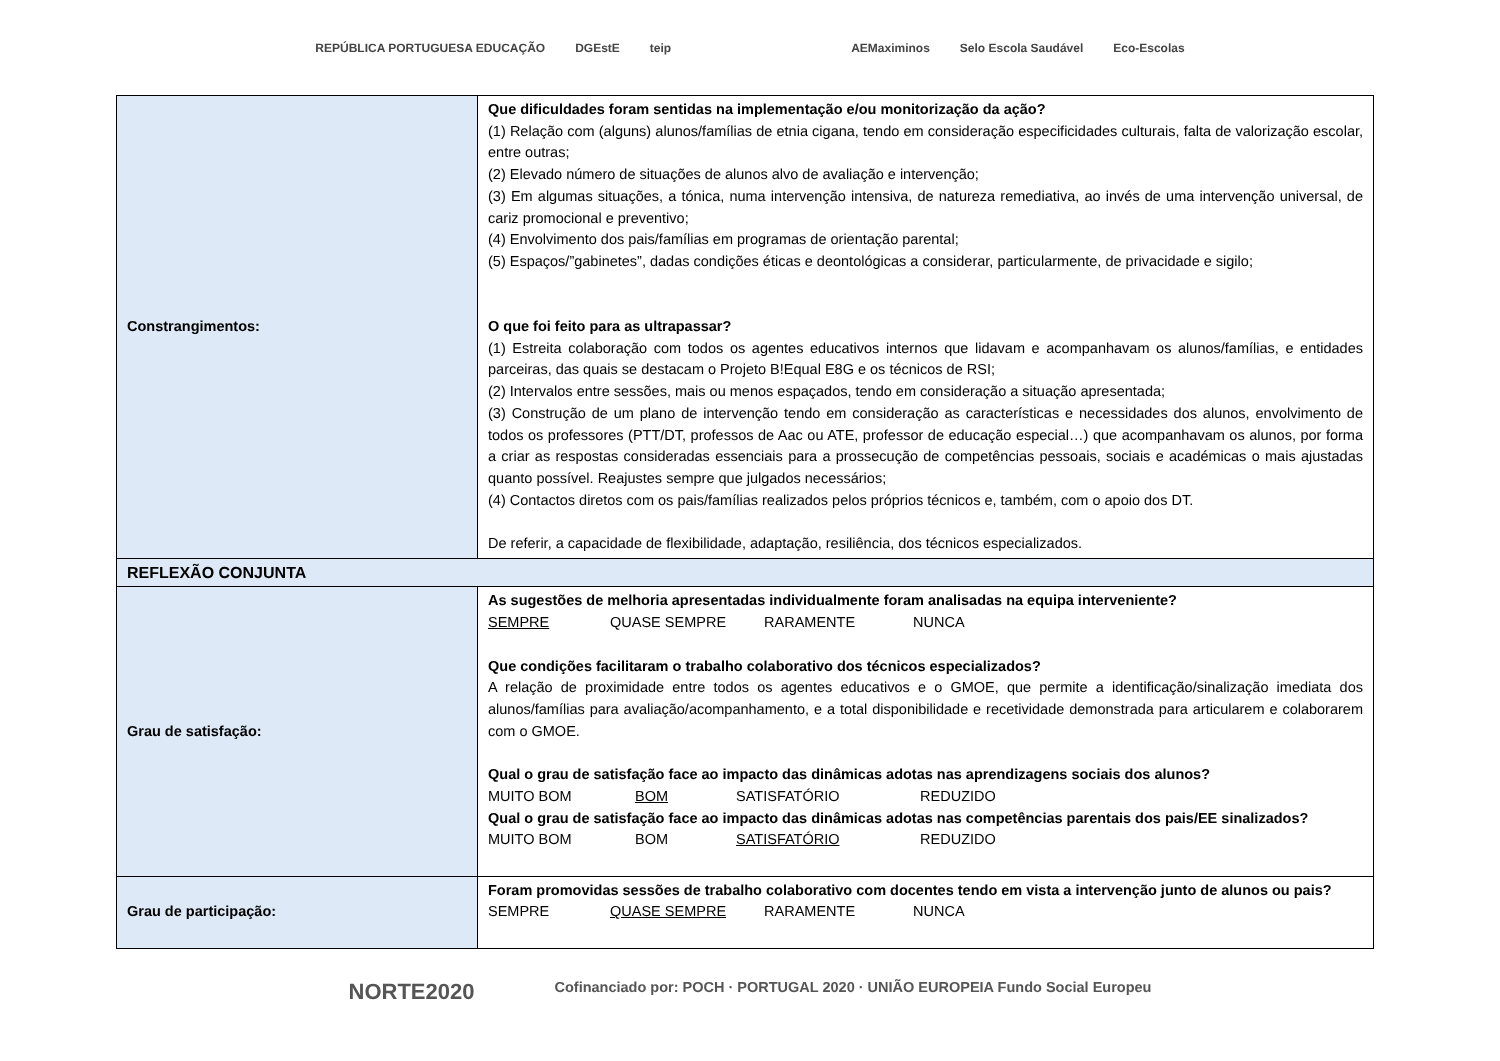REPÚBLICA PORTUGUESA EDUCAÇÃO DGEstE teip AEMaximinos Selo Escola Saudável Eco-Escolas
| Constrangimentos: | Que dificuldades foram sentidas na implementação e/ou monitorização da ação? (1) Relação com (alguns) alunos/famílias de etnia cigana, tendo em consideração especificidades culturais, falta de valorização escolar, entre outras; (2) Elevado número de situações de alunos alvo de avaliação e intervenção; (3) Em algumas situações, a tónica, numa intervenção intensiva, de natureza remediativa, ao invés de uma intervenção universal, de cariz promocional e preventivo; (4) Envolvimento dos pais/famílias em programas de orientação parental; (5) Espaços/”gabinetes”, dadas condições éticas e deontológicas a considerar, particularmente, de privacidade e sigilo; O que foi feito para as ultrapassar? (1) Estreita colaboração com todos os agentes educativos internos que lidavam e acompanhavam os alunos/famílias, e entidades parceiras, das quais se destacam o Projeto B!Equal E8G e os técnicos de RSI; (2) Intervalos entre sessões, mais ou menos espaçados, tendo em consideração a situação apresentada; (3) Construção de um plano de intervenção tendo em consideração as características e necessidades dos alunos, envolvimento de todos os professores (PTT/DT, professos de Aac ou ATE, professor de educação especial…) que acompanhavam os alunos, por forma a criar as respostas consideradas essenciais para a prossecução de competências pessoais, sociais e académicas o mais ajustadas quanto possível. Reajustes sempre que julgados necessários; (4) Contactos diretos com os pais/famílias realizados pelos próprios técnicos e, também, com o apoio dos DT. De referir, a capacidade de flexibilidade, adaptação, resiliência, dos técnicos especializados. |
| REFLEXÃO CONJUNTA | |
| Grau de satisfação: | As sugestões de melhoria apresentadas individualmente foram analisadas na equipa interveniente? SEMPRE QUASE SEMPRE RARAMENTE NUNCA Que condições facilitaram o trabalho colaborativo dos técnicos especializados? A relação de proximidade entre todos os agentes educativos e o GMOE, que permite a identificação/sinalização imediata dos alunos/famílias para avaliação/acompanhamento, e a total disponibilidade e recetividade demonstrada para articularem e colaborarem com o GMOE. Qual o grau de satisfação face ao impacto das dinâmicas adotas nas aprendizagens sociais dos alunos? MUITO BOM BOM SATISFATÓRIO REDUZIDO Qual o grau de satisfação face ao impacto das dinâmicas adotas nas competências parentais dos pais/EE sinalizados? MUITO BOM BOM SATISFATÓRIO REDUZIDO |
| Grau de participação: | Foram promovidas sessões de trabalho colaborativo com docentes tendo em vista a intervenção junto de alunos ou pais? SEMPRE QUASE SEMPRE RARAMENTE NUNCA |
NORTE2020 Cofinanciado por: POCH · PORTUGAL 2020 · UNIÃO EUROPEIA Fundo Social Europeu